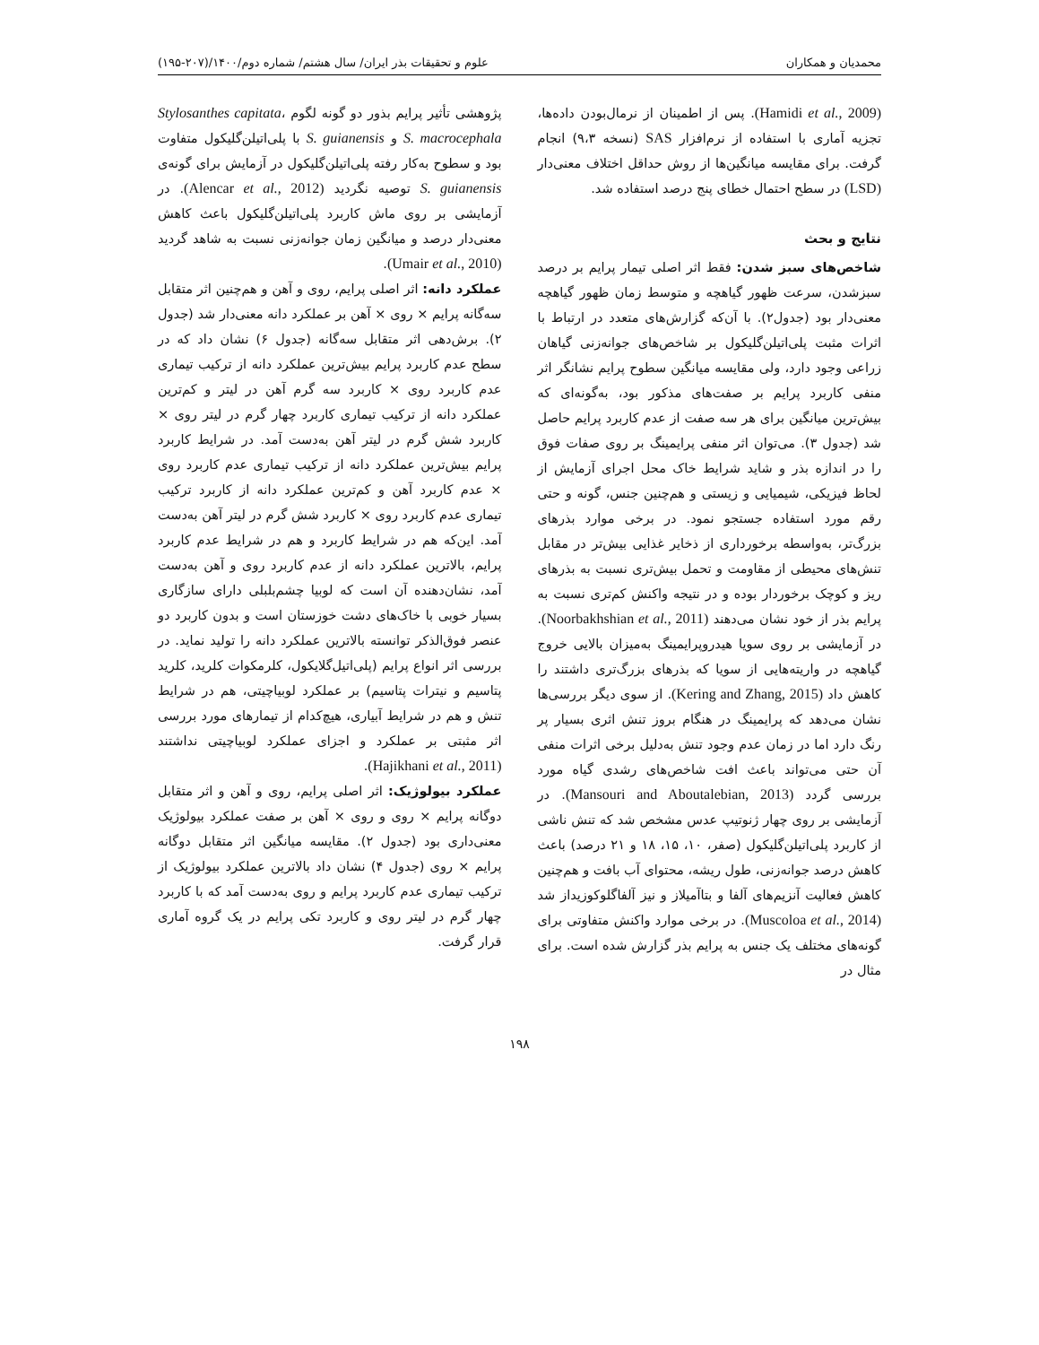محمدیان و همکاران علوم و تحقیقات بذر ایران/ سال هشتم/ شماره دوم/۱۴۰۰/(۲۰۷-۱۹۵)
(Hamidi et al., 2009). پس از اطمینان از نرمال‌بودن داده‌ها، تجزیه آماری با استفاده از نرم‌افزار SAS (نسخه ۹،۳) انجام گرفت. برای مقایسه میانگین‌ها از روش حداقل اختلاف معنی‌دار (LSD) در سطح احتمال خطای پنج درصد استفاده شد.
نتایج و بحث
شاخص‌های سبز شدن: فقط اثر اصلی تیمار پرایم بر درصد سبزشدن، سرعت ظهور گیاهچه و متوسط زمان ظهور گیاهچه معنی‌دار بود (جدول۲). با آن‌که گزارش‌های متعدد در ارتباط با اثرات مثبت پلی‌اتیلن‌گلیکول بر شاخص‌های جوانه‌زنی گیاهان زراعی وجود دارد، ولی مقایسه میانگین سطوح پرایم نشانگر اثر منفی کاربرد پرایم بر صفت‌های مذکور بود، به‌گونه‌ای که بیش‌ترین میانگین برای هر سه صفت از عدم کاربرد پرایم حاصل شد (جدول ۳). می‌توان اثر منفی پرایمینگ بر روی صفات فوق را در اندازه بذر و شاید شرایط خاک محل اجرای آزمایش از لحاظ فیزیکی، شیمیایی و زیستی و هم‌چنین جنس، گونه و حتی رقم مورد استفاده جستجو نمود. در برخی موارد بذرهای بزرگ‌تر، به‌واسطه برخورداری از ذخایر غذایی بیش‌تر در مقابل تنش‌های محیطی از مقاومت و تحمل بیش‌تری نسبت به بذرهای ریز و کوچک برخوردار بوده و در نتیجه واکنش کم‌تری نسبت به پرایم بذر از خود نشان می‌دهند (Noorbakhshian et al., 2011). در آزمایشی بر روی سویا هیدروپرایمینگ به‌میزان بالایی خروج گیاهچه در واریته‌هایی از سویا که بذرهای بزرگ‌تری داشتند را کاهش داد (Kering and Zhang, 2015). از سوی دیگر بررسی‌ها نشان می‌دهد که پرایمینگ در هنگام بروز تنش اثری بسیار پر رنگ دارد اما در زمان عدم وجود تنش به‌دلیل برخی اثرات منفی آن حتی می‌تواند باعث افت شاخص‌های رشدی گیاه مورد بررسی گردد (Mansouri and Aboutalebian, 2013). در آزمایشی بر روی چهار ژنوتیپ عدس مشخص شد که تنش ناشی از کاربرد پلی‌اتیلن‌گلیکول (صفر، ۱۰، ۱۵، ۱۸ و ۲۱ درصد) باعث کاهش درصد جوانه‌زنی، طول ریشه، محتوای آب بافت و هم‌چنین کاهش فعالیت آنزیم‌های آلفا و بتاآمیلاز و نیز آلفاگلوکوزیداز شد (Muscoloa et al., 2014). در برخی موارد واکنش متفاوتی برای گونه‌های مختلف یک جنس به پرایم بذر گزارش شده است. برای مثال در
پژوهشی تأثیر پرایم بذور دو گونه لگوم Stylosanthes capitata، S. macrocephala و S. guianensis با پلی‌اتیلن‌گلیکول متفاوت بود و سطوح به‌کار رفته پلی‌اتیلن‌گلیکول در آزمایش برای گونه‌ی S. guianensis توصیه نگردید (Alencar et al., 2012). در آزمایشی بر روی ماش کاربرد پلی‌اتیلن‌گلیکول باعث کاهش معنی‌دار درصد و میانگین زمان جوانه‌زنی نسبت به شاهد گردید (Umair et al., 2010).
عملکرد دانه: اثر اصلی پرایم، روی و آهن و هم‌چنین اثر متقابل سه‌گانه پرایم × روی × آهن بر عملکرد دانه معنی‌دار شد (جدول ۲). برش‌دهی اثر متقابل سه‌گانه (جدول ۶) نشان داد که در سطح عدم کاربرد پرایم بیش‌ترین عملکرد دانه از ترکیب تیماری عدم کاربرد روی × کاربرد سه گرم آهن در لیتر و کم‌ترین عملکرد دانه از ترکیب تیماری کاربرد چهار گرم در لیتر روی × کاربرد شش گرم در لیتر آهن به‌دست آمد. در شرایط کاربرد پرایم بیش‌ترین عملکرد دانه از ترکیب تیماری عدم کاربرد روی × عدم کاربرد آهن و کم‌ترین عملکرد دانه از کاربرد ترکیب تیماری عدم کاربرد روی × کاربرد شش گرم در لیتر آهن به‌دست آمد. این‌که هم در شرایط کاربرد و هم در شرایط عدم کاربرد پرایم، بالاترین عملکرد دانه از عدم کاربرد روی و آهن به‌دست آمد، نشان‌دهنده آن است که لوبیا چشم‌بلبلی دارای سازگاری بسیار خوبی با خاک‌های دشت خوزستان است و بدون کاربرد دو عنصر فوق‌الذکر توانسته بالاترین عملکرد دانه را تولید نماید. در بررسی اثر انواع پرایم (پلی‌اتیل‌گلایکول، کلرمکوات کلرید، کلرید پتاسیم و نیترات پتاسیم) بر عملکرد لوبیاچیتی، هم در شرایط تنش و هم در شرایط آبیاری، هیچ‌کدام از تیمارهای مورد بررسی اثر مثبتی بر عملکرد و اجزای عملکرد لوبیاچیتی نداشتند (Hajikhani et al., 2011).
عملکرد بیولوژیک: اثر اصلی پرایم، روی و آهن و اثر متقابل دوگانه پرایم × روی و روی × آهن بر صفت عملکرد بیولوژیک معنی‌داری بود (جدول ۲). مقایسه میانگین اثر متقابل دوگانه پرایم × روی (جدول ۴) نشان داد بالاترین عملکرد بیولوژیک از ترکیب تیماری عدم کاربرد پرایم و روی به‌دست آمد که با کاربرد چهار گرم در لیتر روی و کاربرد تکی پرایم در یک گروه آماری قرار گرفت.
۱۹۸